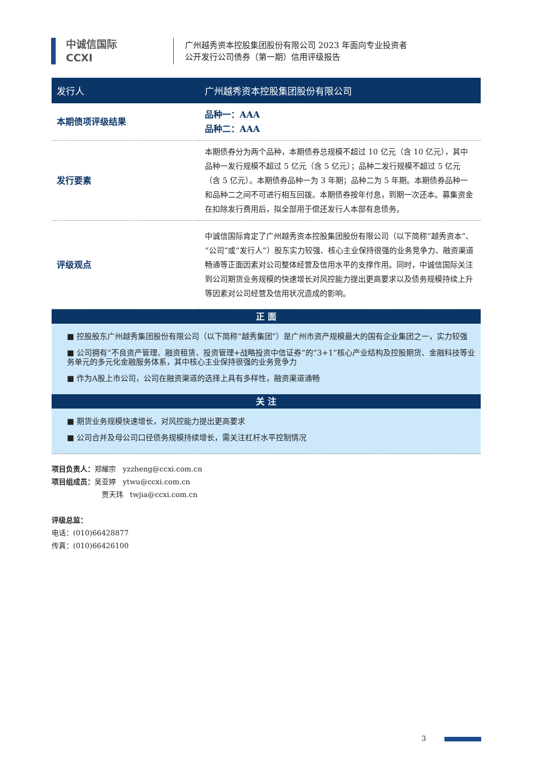中诚信国际
CCXI
广州越秀资本控股集团股份有限公司 2023 年面向专业投资者
公开发行公司债券（第一期）信用评级报告
| 发行人 | 广州越秀资本控股集团股份有限公司 |
| --- | --- |
| 本期债项评级结果 | 品种一：AAA 品种二：AAA |
| 发行要素 | 本期债券分为两个品种，本期债券总规模不超过 10 亿元（含 10 亿元），其中品种一发行规模不超过 5 亿元（含 5 亿元）；品种二发行规模不超过 5 亿元（含 5 亿元）。本期债券品种一为 3 年期；品种二为 5 年期。本期债券品种一和品种二之间不可进行相互回拨。本期债券按年付息，到期一次还本。募集资金在扣除发行费用后，拟全部用于偿还发行人本部有息债务。 |
| 评级观点 | 中诚信国际肯定了广州越秀资本控股集团股份有限公司（以下简称“越秀资本”、“公司”或“发行人”）股东实力较强、核心主业保持很强的业务竞争力、融资渠道畅通等正面因素对公司整体经营及信用水平的支撑作用。同时，中诚信国际关注到公司期货业务规模的快速增长对风控能力提出更高要求以及债务规模持续上升等因素对公司经营及信用状况造成的影响。 |
正 面
■ 控股股东广州越秀集团股份有限公司（以下简称“越秀集团”）是广州市资产规模最大的国有企业集团之一，实力较强
■ 公司拥有“不良资产管理、融资租赁、投资管理+战略投资中信证券”的“3+1”核心产业结构及控股期货、金融科技等业务单元的多元化金融服务体系，其中核心主业保持很强的业务竞争力
■ 作为A股上市公司，公司在融资渠道的选择上具有多样性，融资渠道通畅
关 注
■ 期货业务规模快速增长，对风控能力提出更高要求
■ 公司合并及母公司口径债务规模持续增长，需关注杠杆水平控制情况
项目负责人：郑耀宗 yzzheng@ccxi.com.cn
项目组成员：吴亚婷 ytwu@ccxi.com.cn
贾天玮 twjia@ccxi.com.cn
评级总监：
电话：(010)66428877
传真：(010)66426100
3